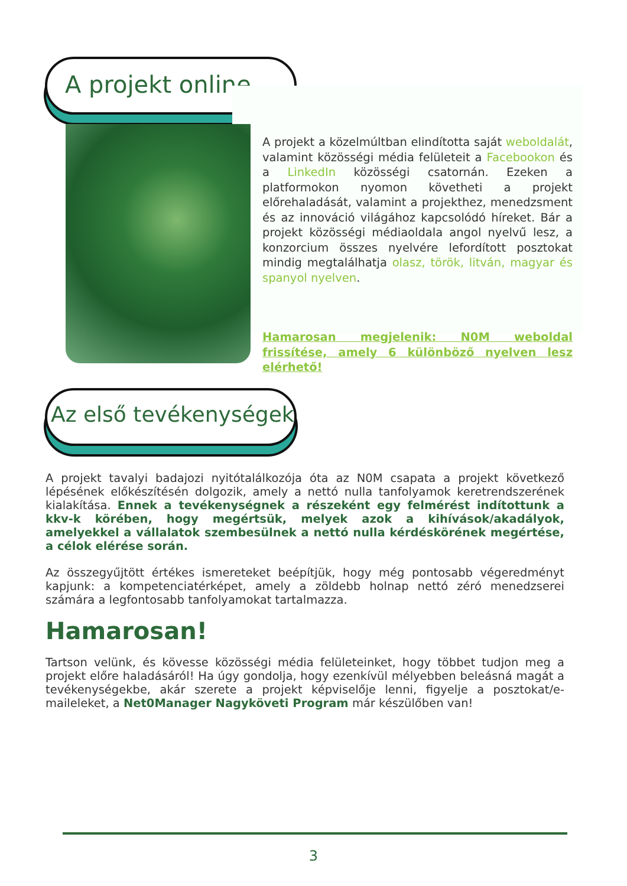A projekt online
A projekt a közelmúltban elindította saját weboldalát, valamint közösségi média felületeit a Facebookon és a LinkedIn közösségi csatornán. Ezeken a platformokon nyomon követheti a projekt előrehaladását, valamint a projekthez, menedzsment és az innováció világához kapcsolódó híreket. Bár a projekt közösségi médiaoldala angol nyelvű lesz, a konzorcium összes nyelvére lefordított posztokat mindig megtalálhatja olasz, török, litván, magyar és spanyol nyelven.
Hamarosan megjelenik: N0M weboldal frissítése, amely 6 különböző nyelven lesz elérhető!
Az első tevékenységek
A projekt tavalyi badajozi nyitótalálkozója óta az N0M csapata a projekt következő lépésének előkészítésén dolgozik, amely a nettó nulla tanfolyamok keretrendszerének kialakítása. Ennek a tevékenységnek a részeként egy felmérést indítottunk a kkv-k körében, hogy megértsük, melyek azok a kihívások/akadályok, amelyekkel a vállalatok szembesülnek a nettó nulla kérdéskörének megértése, a célok elérése során.
Az összegyűjtött értékes ismereteket beépítjük, hogy még pontosabb végeredményt kapjunk: a kompetenciatérképet, amely a zöldebb holnap nettó zéró menedzserei számára a legfontosabb tanfolyamokat tartalmazza.
Hamarosan!
Tartson velünk, és kövesse közösségi média felületeinket, hogy többet tudjon meg a projekt előre haladásáról! Ha úgy gondolja, hogy ezenkívül mélyebben beleásná magát a tevékenységekbe, akár szerete a projekt képviselője lenni, figyelje a posztokat/e-maileleket, a Net0Manager Nagyköveti Program már készülőben van!
3